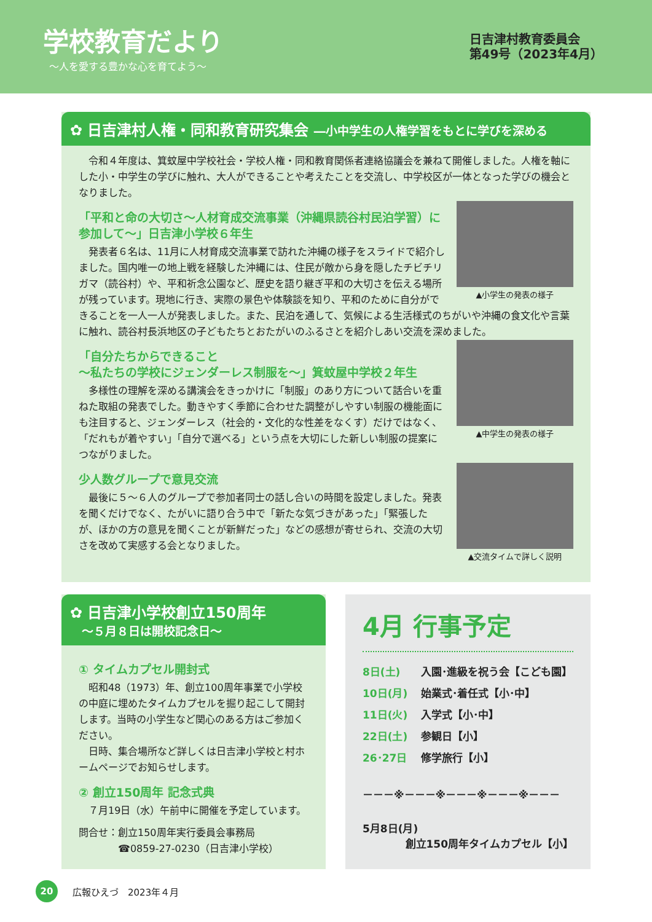学校教育だより
～人を愛する豊かな心を育てよう～
日吉津村教育委員会
第49号（2023年4月）
✿ 日吉津村人権・同和教育研究集会 ―小中学生の人権学習をもとに学びを深める
令和４年度は、箕蚊屋中学校社会・学校人権・同和教育関係者連絡協議会を兼ねて開催しました。人権を軸にした小・中学生の学びに触れ、大人ができることや考えたことを交流し、中学校区が一体となった学びの機会となりました。
▲小学生の発表の様子
「平和と命の大切さ～人材育成交流事業（沖縄県読谷村民泊学習）に参加して～」日吉津小学校６年生
発表者６名は、11月に人材育成交流事業で訪れた沖縄の様子をスライドで紹介しました。国内唯一の地上戦を経験した沖縄には、住民が敵から身を隠したチビチリガマ（読谷村）や、平和祈念公園など、歴史を語り継ぎ平和の大切さを伝える場所が残っています。現地に行き、実際の景色や体験談を知り、平和のために自分ができることを一人一人が発表しました。また、民泊を通して、気候による生活様式のちがいや沖縄の食文化や言葉に触れ、読谷村長浜地区の子どもたちとおたがいのふるさとを紹介しあい交流を深めました。
▲中学生の発表の様子
「自分たちからできること
～私たちの学校にジェンダーレス制服を～」箕蚊屋中学校２年生
多様性の理解を深める講演会をきっかけに「制服」のあり方について話合いを重ねた取組の発表でした。動きやすく季節に合わせた調整がしやすい制服の機能面にも注目すると、ジェンダーレス（社会的・文化的な性差をなくす）だけではなく、「だれもが着やすい」「自分で選べる」という点を大切にした新しい制服の提案につながりました。
▲交流タイムで詳しく説明
少人数グループで意見交流
最後に５～６人のグループで参加者同士の話し合いの時間を設定しました。発表を聞くだけでなく、たがいに語り合う中で「新たな気づきがあった」「緊張したが、ほかの方の意見を聞くことが新鮮だった」などの感想が寄せられ、交流の大切さを改めて実感する会となりました。
✿ 日吉津小学校創立150周年
　～５月８日は開校記念日～
① タイムカプセル開封式
昭和48（1973）年、創立100周年事業で小学校の中庭に埋めたタイムカプセルを掘り起こして開封します。当時の小学生など関心のある方はご参加ください。
日時、集合場所など詳しくは日吉津小学校と村ホームページでお知らせします。
② 創立150周年 記念式典
７月19日（水）午前中に開催を予定しています。
問合せ：創立150周年実行委員会事務局
　　　　☎0859-27-0230（日吉津小学校）
4月 行事予定
8日(土) 入園･進級を祝う会【こども園】
10日(月) 始業式･着任式【小･中】
11日(火) 入学式【小･中】
22日(土) 参観日【小】
26･27日 修学旅行【小】
－－－※－－－※－－－※－－－※－－－
5月8日(月)
創立150周年タイムカプセル【小】
20
広報ひえづ　2023年４月